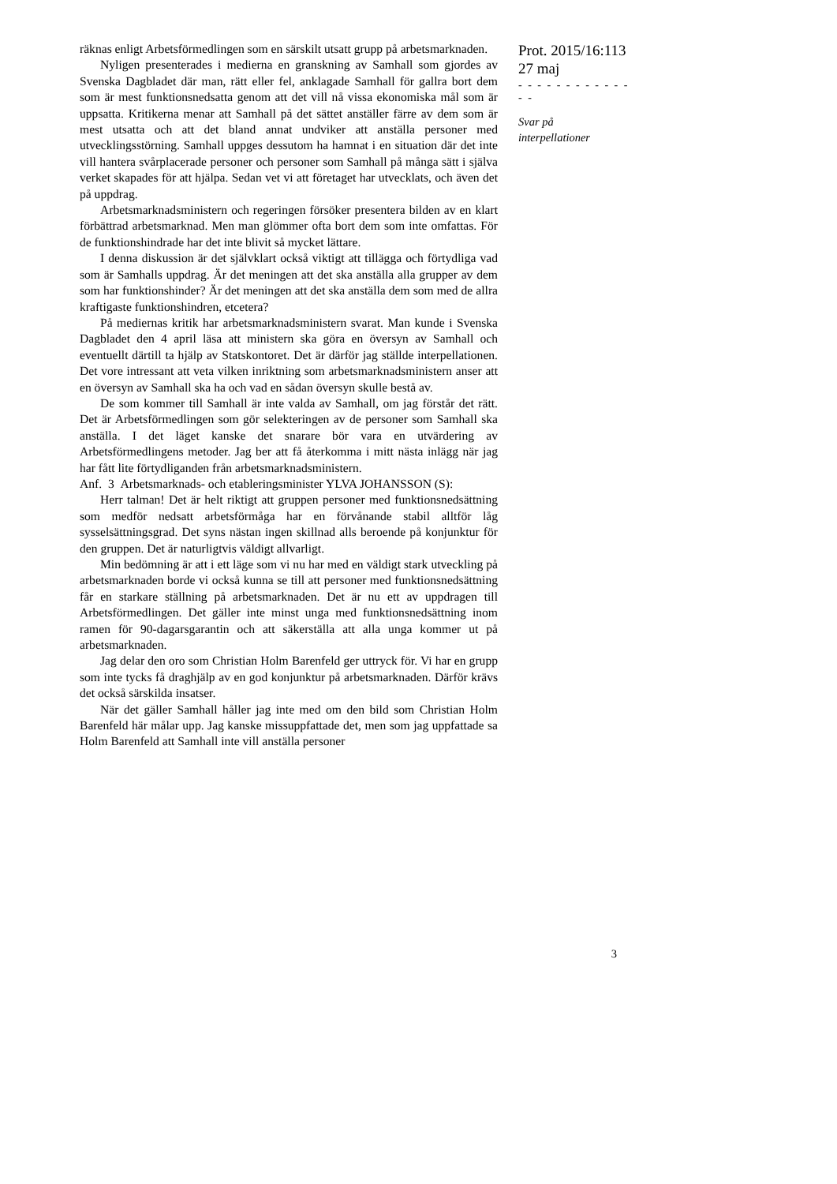räknas enligt Arbetsförmedlingen som en särskilt utsatt grupp på arbetsmarknaden.
Nyligen presenterades i medierna en granskning av Samhall som gjordes av Svenska Dagbladet där man, rätt eller fel, anklagade Samhall för gallra bort dem som är mest funktionsnedsatta genom att det vill nå vissa ekonomiska mål som är uppsatta. Kritikerna menar att Samhall på det sättet anställer färre av dem som är mest utsatta och att det bland annat undviker att anställa personer med utvecklingsstörning. Samhall uppges dessutom ha hamnat i en situation där det inte vill hantera svårplacerade personer och personer som Samhall på många sätt i själva verket skapades för att hjälpa. Sedan vet vi att företaget har utvecklats, och även det på uppdrag.
Arbetsmarknadsministern och regeringen försöker presentera bilden av en klart förbättrad arbetsmarknad. Men man glömmer ofta bort dem som inte omfattas. För de funktionshindrade har det inte blivit så mycket lättare.
I denna diskussion är det självklart också viktigt att tillägga och förtydliga vad som är Samhalls uppdrag. Är det meningen att det ska anställa alla grupper av dem som har funktionshinder? Är det meningen att det ska anställa dem som med de allra kraftigaste funktionshindren, etcetera?
På mediernas kritik har arbetsmarknadsministern svarat. Man kunde i Svenska Dagbladet den 4 april läsa att ministern ska göra en översyn av Samhall och eventuellt därtill ta hjälp av Statskontoret. Det är därför jag ställde interpellationen. Det vore intressant att veta vilken inriktning som arbetsmarknadsministern anser att en översyn av Samhall ska ha och vad en sådan översyn skulle bestå av.
De som kommer till Samhall är inte valda av Samhall, om jag förstår det rätt. Det är Arbetsförmedlingen som gör selekteringen av de personer som Samhall ska anställa. I det läget kanske det snarare bör vara en utvärdering av Arbetsförmedlingens metoder. Jag ber att få återkomma i mitt nästa inlägg när jag har fått lite förtydliganden från arbetsmarknadsministern.
Anf. 3 Arbetsmarknads- och etableringsminister YLVA JOHANSSON (S):
Herr talman! Det är helt riktigt att gruppen personer med funktionsnedsättning som medför nedsatt arbetsförmåga har en förvånande stabil alltför låg sysselsättningsgrad. Det syns nästan ingen skillnad alls beroende på konjunktur för den gruppen. Det är naturligtvis väldigt allvarligt.
Min bedömning är att i ett läge som vi nu har med en väldigt stark utveckling på arbetsmarknaden borde vi också kunna se till att personer med funktionsnedsättning får en starkare ställning på arbetsmarknaden. Det är nu ett av uppdragen till Arbetsförmedlingen. Det gäller inte minst unga med funktionsnedsättning inom ramen för 90-dagarsgarantin och att säkerställa att alla unga kommer ut på arbetsmarknaden.
Jag delar den oro som Christian Holm Barenfeld ger uttryck för. Vi har en grupp som inte tycks få draghjälp av en god konjunktur på arbetsmarknaden. Därför krävs det också särskilda insatser.
När det gäller Samhall håller jag inte med om den bild som Christian Holm Barenfeld här målar upp. Jag kanske missuppfattade det, men som jag uppfattade sa Holm Barenfeld att Samhall inte vill anställa personer
Prot. 2015/16:113
27 maj
- - - - - - - - - - - - - -
Svar på
interpellationer
3